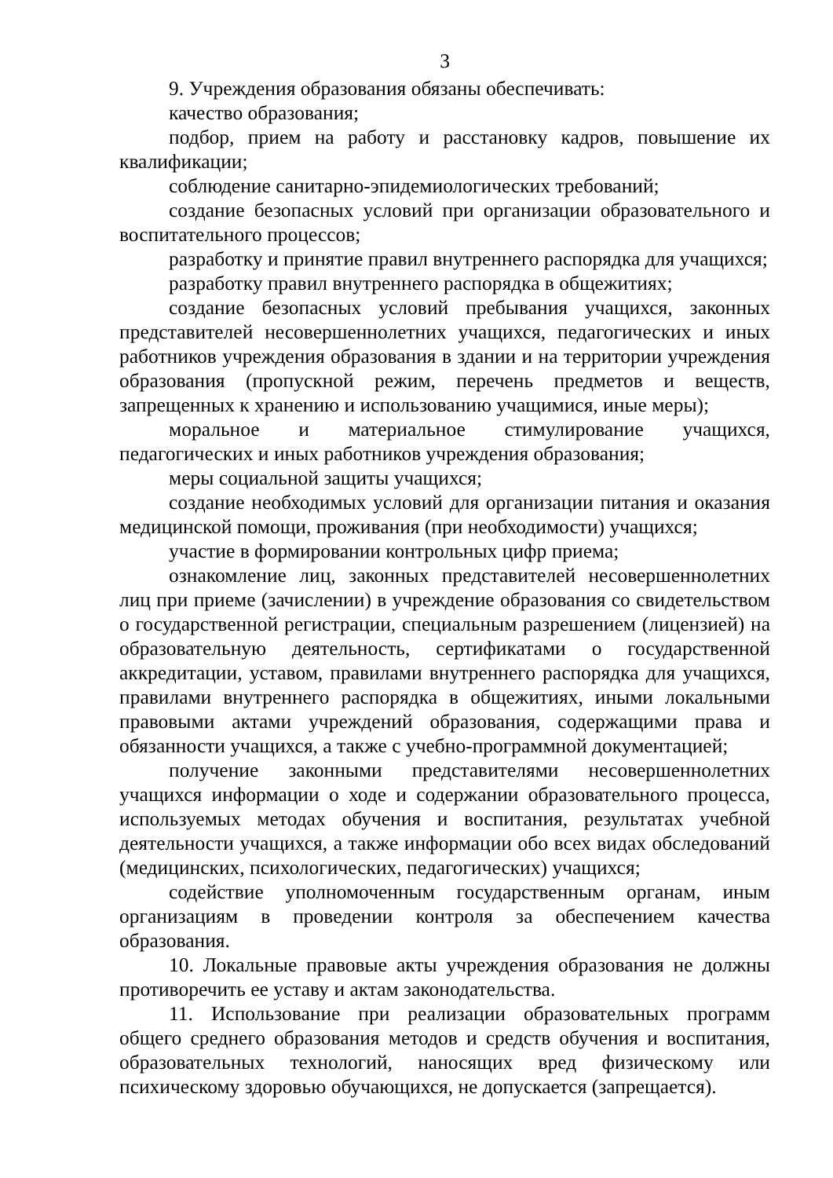3
9. Учреждения образования обязаны обеспечивать:
качество образования;
подбор, прием на работу и расстановку кадров, повышение их квалификации;
соблюдение санитарно-эпидемиологических требований;
создание безопасных условий при организации образовательного и воспитательного процессов;
разработку и принятие правил внутреннего распорядка для учащихся;
разработку правил внутреннего распорядка в общежитиях;
создание безопасных условий пребывания учащихся, законных представителей несовершеннолетних учащихся, педагогических и иных работников учреждения образования в здании и на территории учреждения образования (пропускной режим, перечень предметов и веществ, запрещенных к хранению и использованию учащимися, иные меры);
моральное и материальное стимулирование учащихся, педагогических и иных работников учреждения образования;
меры социальной защиты учащихся;
создание необходимых условий для организации питания и оказания медицинской помощи, проживания (при необходимости) учащихся;
участие в формировании контрольных цифр приема;
ознакомление лиц, законных представителей несовершеннолетних лиц при приеме (зачислении) в учреждение образования со свидетельством о государственной регистрации, специальным разрешением (лицензией) на образовательную деятельность, сертификатами о государственной аккредитации, уставом, правилами внутреннего распорядка для учащихся, правилами внутреннего распорядка в общежитиях, иными локальными правовыми актами учреждений образования, содержащими права и обязанности учащихся, а также с учебно-программной документацией;
получение законными представителями несовершеннолетних учащихся информации о ходе и содержании образовательного процесса, используемых методах обучения и воспитания, результатах учебной деятельности учащихся, а также информации обо всех видах обследований (медицинских, психологических, педагогических) учащихся;
содействие уполномоченным государственным органам, иным организациям в проведении контроля за обеспечением качества образования.
10. Локальные правовые акты учреждения образования не должны противоречить ее уставу и актам законодательства.
11. Использование при реализации образовательных программ общего среднего образования методов и средств обучения и воспитания, образовательных технологий, наносящих вред физическому или психическому здоровью обучающихся, не допускается (запрещается).